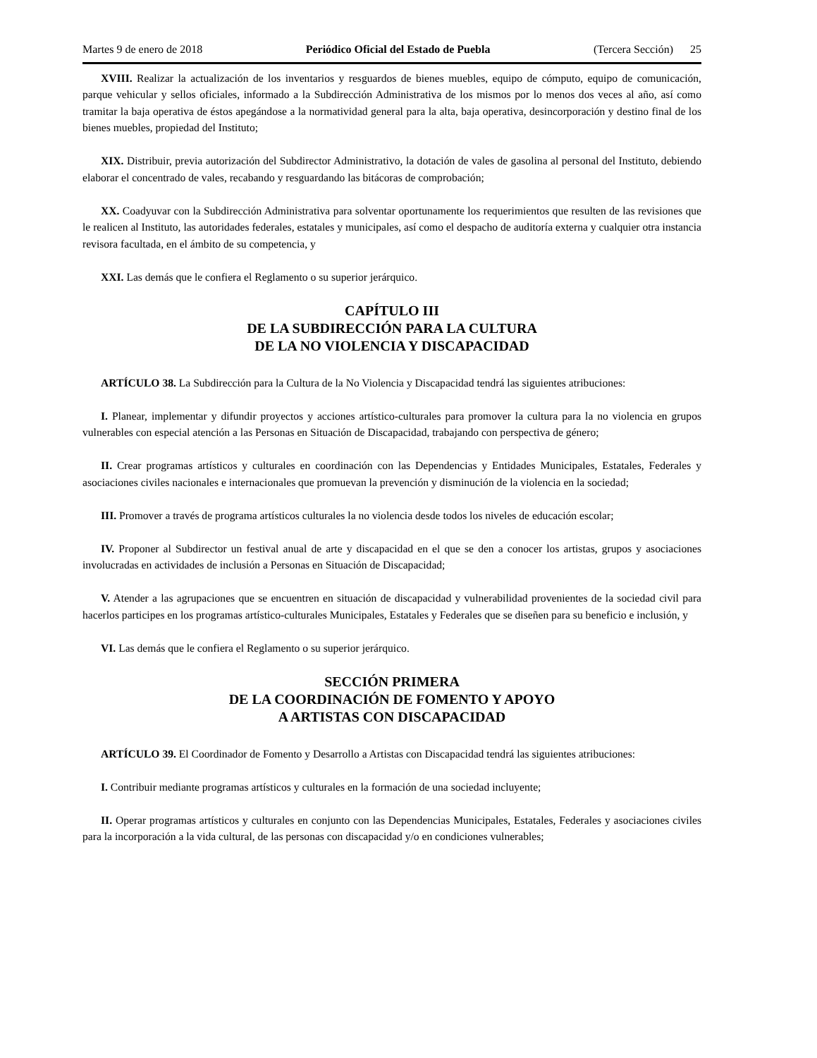Martes 9 de enero de 2018 Periódico Oficial del Estado de Puebla (Tercera Sección) 25
XVIII. Realizar la actualización de los inventarios y resguardos de bienes muebles, equipo de cómputo, equipo de comunicación, parque vehicular y sellos oficiales, informado a la Subdirección Administrativa de los mismos por lo menos dos veces al año, así como tramitar la baja operativa de éstos apegándose a la normatividad general para la alta, baja operativa, desincorporación y destino final de los bienes muebles, propiedad del Instituto;
XIX. Distribuir, previa autorización del Subdirector Administrativo, la dotación de vales de gasolina al personal del Instituto, debiendo elaborar el concentrado de vales, recabando y resguardando las bitácoras de comprobación;
XX. Coadyuvar con la Subdirección Administrativa para solventar oportunamente los requerimientos que resulten de las revisiones que le realicen al Instituto, las autoridades federales, estatales y municipales, así como el despacho de auditoría externa y cualquier otra instancia revisora facultada, en el ámbito de su competencia, y
XXI. Las demás que le confiera el Reglamento o su superior jerárquico.
CAPÍTULO III
DE LA SUBDIRECCIÓN PARA LA CULTURA
DE LA NO VIOLENCIA Y DISCAPACIDAD
ARTÍCULO 38. La Subdirección para la Cultura de la No Violencia y Discapacidad tendrá las siguientes atribuciones:
I. Planear, implementar y difundir proyectos y acciones artístico-culturales para promover la cultura para la no violencia en grupos vulnerables con especial atención a las Personas en Situación de Discapacidad, trabajando con perspectiva de género;
II. Crear programas artísticos y culturales en coordinación con las Dependencias y Entidades Municipales, Estatales, Federales y asociaciones civiles nacionales e internacionales que promuevan la prevención y disminución de la violencia en la sociedad;
III. Promover a través de programa artísticos culturales la no violencia desde todos los niveles de educación escolar;
IV. Proponer al Subdirector un festival anual de arte y discapacidad en el que se den a conocer los artistas, grupos y asociaciones involucradas en actividades de inclusión a Personas en Situación de Discapacidad;
V. Atender a las agrupaciones que se encuentren en situación de discapacidad y vulnerabilidad provenientes de la sociedad civil para hacerlos participes en los programas artístico-culturales Municipales, Estatales y Federales que se diseñen para su beneficio e inclusión, y
VI. Las demás que le confiera el Reglamento o su superior jerárquico.
SECCIÓN PRIMERA
DE LA COORDINACIÓN DE FOMENTO Y APOYO
A ARTISTAS CON DISCAPACIDAD
ARTÍCULO 39. El Coordinador de Fomento y Desarrollo a Artistas con Discapacidad tendrá las siguientes atribuciones:
I. Contribuir mediante programas artísticos y culturales en la formación de una sociedad incluyente;
II. Operar programas artísticos y culturales en conjunto con las Dependencias Municipales, Estatales, Federales y asociaciones civiles para la incorporación a la vida cultural, de las personas con discapacidad y/o en condiciones vulnerables;